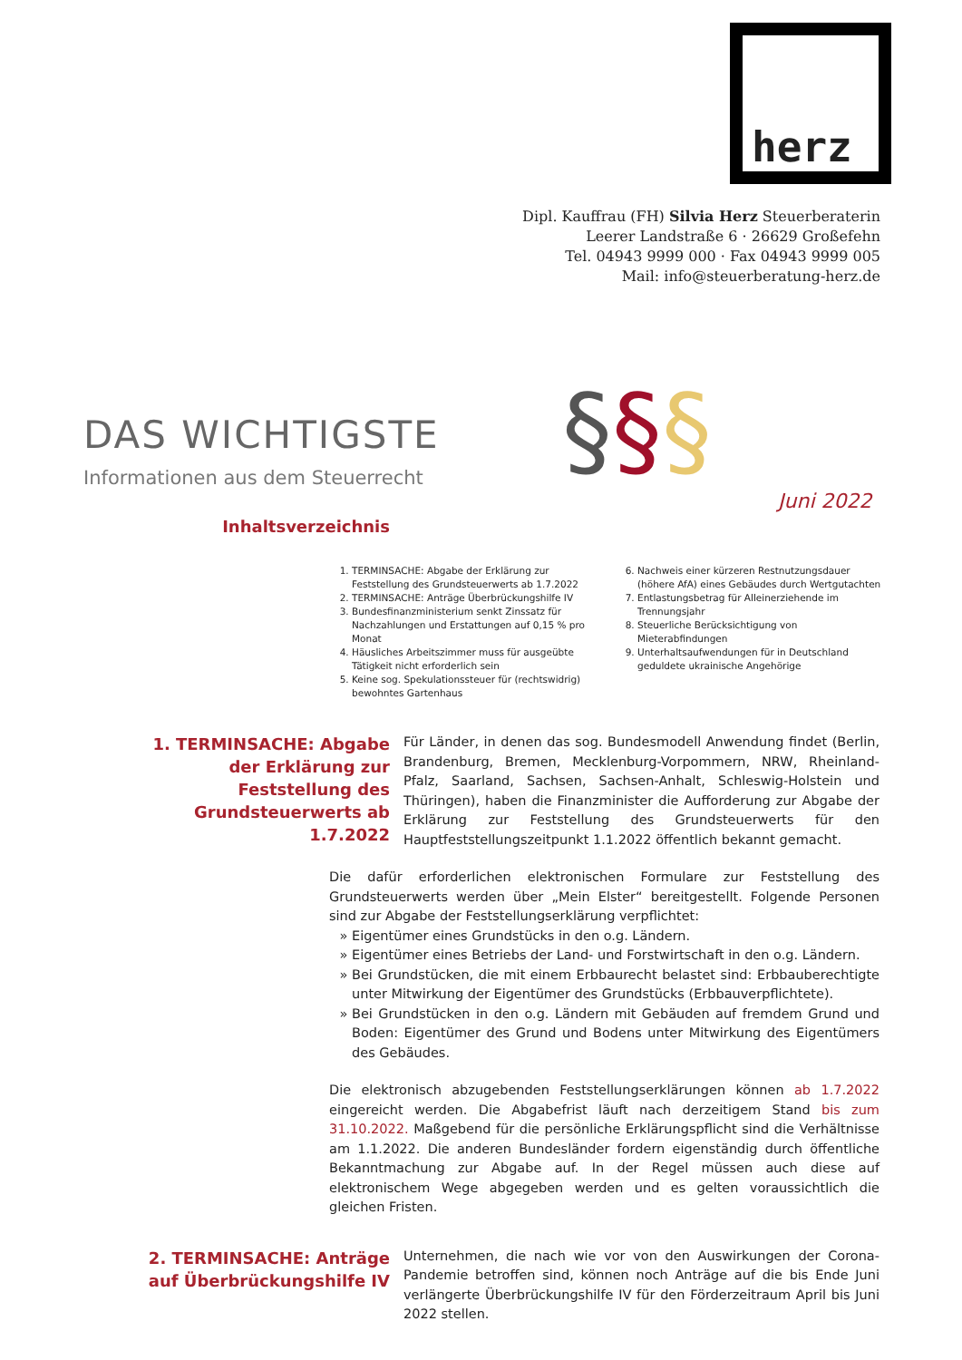herz
Dipl. Kauffrau (FH) Silvia Herz Steuerberaterin
Leerer Landstraße 6 · 26629 Großefehn
Tel. 04943 9999 000 · Fax 04943 9999 005
Mail: info@steuerberatung-herz.de
§§§
DAS WICHTIGSTE
Informationen aus dem Steuerrecht
Juni 2022
Inhaltsverzeichnis
1. TERMINSACHE: Abgabe der Erklärung zur Feststellung des Grundsteuerwerts ab 1.7.2022
2. TERMINSACHE: Anträge Überbrückungshilfe IV
3. Bundesfinanzministerium senkt Zinssatz für Nachzahlungen und Erstattungen auf 0,15 % pro Monat
4. Häusliches Arbeitszimmer muss für ausgeübte Tätigkeit nicht erforderlich sein
5. Keine sog. Spekulationssteuer für (rechtswidrig) bewohntes Gartenhaus
6. Nachweis einer kürzeren Restnutzungsdauer (höhere AfA) eines Gebäudes durch Wertgutachten
7. Entlastungsbetrag für Alleinerziehende im Trennungsjahr
8. Steuerliche Berücksichtigung von Mieterabfindungen
9. Unterhaltsaufwendungen für in Deutschland geduldete ukrainische Angehörige
1. TERMINSACHE: Abgabe der Erklärung zur Feststellung des Grundsteuerwerts ab 1.7.2022
Für Länder, in denen das sog. Bundesmodell Anwendung findet (Berlin, Brandenburg, Bremen, Mecklenburg-Vorpommern, NRW, Rheinland-Pfalz, Saarland, Sachsen, Sachsen-Anhalt, Schleswig-Holstein und Thüringen), haben die Finanzminister die Aufforderung zur Abgabe der Erklärung zur Feststellung des Grundsteuerwerts für den Hauptfeststellungszeitpunkt 1.1.2022 öffentlich bekannt gemacht.
Die dafür erforderlichen elektronischen Formulare zur Feststellung des Grundsteuerwerts werden über „Mein Elster“ bereitgestellt. Folgende Personen sind zur Abgabe der Feststellungserklärung verpflichtet:
Eigentümer eines Grundstücks in den o.g. Ländern.
Eigentümer eines Betriebs der Land- und Forstwirtschaft in den o.g. Ländern.
Bei Grundstücken, die mit einem Erbbaurecht belastet sind: Erbbauberechtigte unter Mitwirkung der Eigentümer des Grundstücks (Erbbauverpflichtete).
Bei Grundstücken in den o.g. Ländern mit Gebäuden auf fremdem Grund und Boden: Eigentümer des Grund und Bodens unter Mitwirkung des Eigentümers des Gebäudes.
Die elektronisch abzugebenden Feststellungserklärungen können ab 1.7.2022 eingereicht werden. Die Abgabefrist läuft nach derzeitigem Stand bis zum 31.10.2022. Maßgebend für die persönliche Erklärungspflicht sind die Verhältnisse am 1.1.2022. Die anderen Bundesländer fordern eigenständig durch öffentliche Bekanntmachung zur Abgabe auf. In der Regel müssen auch diese auf elektronischem Wege abgegeben werden und es gelten voraussichtlich die gleichen Fristen.
2. TERMINSACHE: Anträge auf Überbrückungshilfe IV
Unternehmen, die nach wie vor von den Auswirkungen der Corona-Pandemie betroffen sind, können noch Anträge auf die bis Ende Juni verlängerte Überbrückungshilfe IV für den Förderzeitraum April bis Juni 2022 stellen.